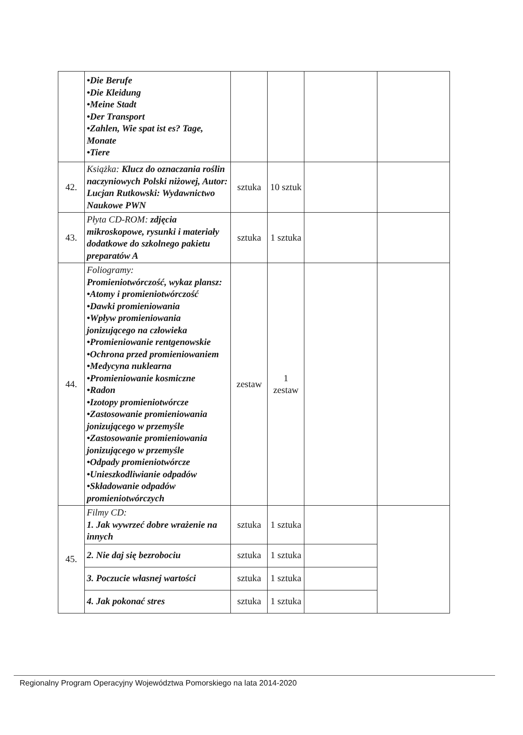| | •Die Berufe •Die Kleidung •Meine Stadt •Der Transport •Zahlen, Wie spat ist es? Tage, Monate •Tiere | | | | |
| 42. | Książka: Klucz do oznaczania roślin naczyniowych Polski niżowej, Autor: Lucjan Rutkowski: Wydawnictwo Naukowe PWN | sztuka | 10 sztuk | | |
| 43. | Płyta CD-ROM: zdjęcia mikroskopowe, rysunki i materiały dodatkowe do szkolnego pakietu preparatów A | sztuka | 1 sztuka | | |
| 44. | Foliogramy: Promieniotwórczość, wykaz plansz: •Atomy i promieniotwórczość •Dawki promieniowania •Wpływ promieniowania jonizującego na człowieka •Promieniowanie rentgenowskie •Ochrona przed promieniowaniem •Medycyna nuklearna •Promieniowanie kosmiczne •Radon •Izotopy promieniotwórcze •Zastosowanie promieniowania jonizującego w przemyśle •Zastosowanie promieniowania jonizującego w przemyśle •Odpady promieniotwórcze •Unieszkodliwianie odpadów •Składowanie odpadów promieniotwórczych | zestaw | 1 zestaw | | |
| 45. | Filmy CD: 1. Jak wywrzeć dobre wrażenie na innych | sztuka | 1 sztuka | | |
| | 2. Nie daj się bezrobociu | sztuka | 1 sztuka | | |
| | 3. Poczucie własnej wartości | sztuka | 1 sztuka | | |
| | 4. Jak pokonać stres | sztuka | 1 sztuka | | |
Regionalny Program Operacyjny Województwa Pomorskiego na lata 2014-2020